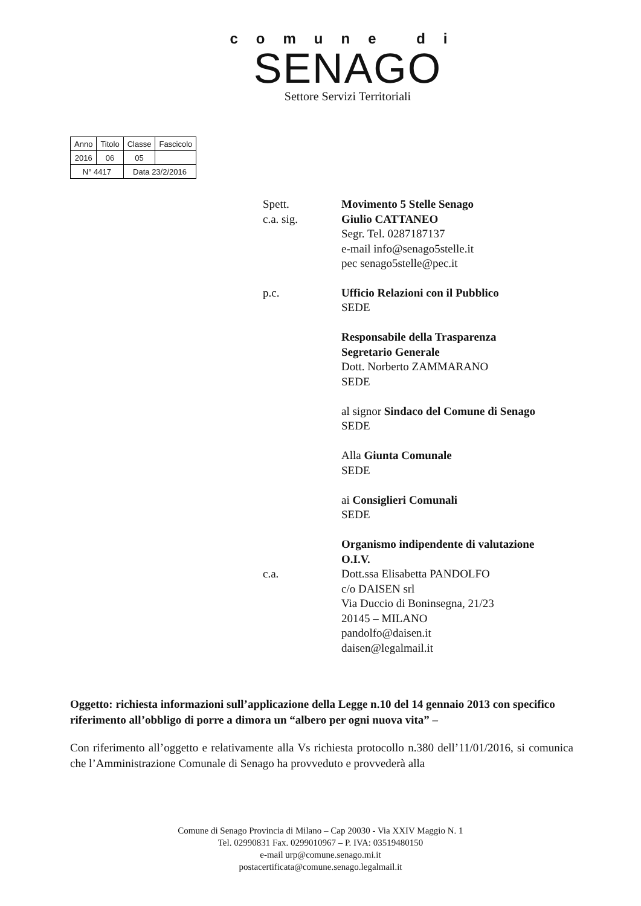comune di
SENAGO
Settore Servizi Territoriali
| Anno | Titolo | Classe | Fascicolo |
| 2016 | 06 | 05 | |
| N° 4417 | | Data 23/2/2016 | |
Spett.
c.a. sig.
Movimento 5 Stelle Senago
Giulio CATTANEO
Segr. Tel. 0287187137
e-mail info@senago5stelle.it
pec senago5stelle@pec.it
p.c. Ufficio Relazioni con il Pubblico
SEDE
Responsabile della Trasparenza
Segretario Generale
Dott. Norberto ZAMMARANO
SEDE
al signor Sindaco del Comune di Senago
SEDE
Alla Giunta Comunale
SEDE
ai Consiglieri Comunali
SEDE
Organismo indipendente di valutazione
O.I.V.
c.a. Dott.ssa Elisabetta PANDOLFO
c/o DAISEN srl
Via Duccio di Boninsegna, 21/23
20145 – MILANO
pandolfo@daisen.it
daisen@legalmail.it
Oggetto: richiesta informazioni sull’applicazione della Legge n.10 del 14 gennaio 2013 con specifico riferimento all’obbligo di porre a dimora un “albero per ogni nuova vita” –
Con riferimento all’oggetto e relativamente alla Vs richiesta protocollo n.380 dell’11/01/2016, si comunica che l’Amministrazione Comunale di Senago ha provveduto e provvederà alla
Comune di Senago Provincia di Milano – Cap 20030 - Via XXIV Maggio N. 1
Tel. 02990831 Fax. 0299010967 – P. IVA: 03519480150
e-mail urp@comune.senago.mi.it
postacertificata@comune.senago.legalmail.it